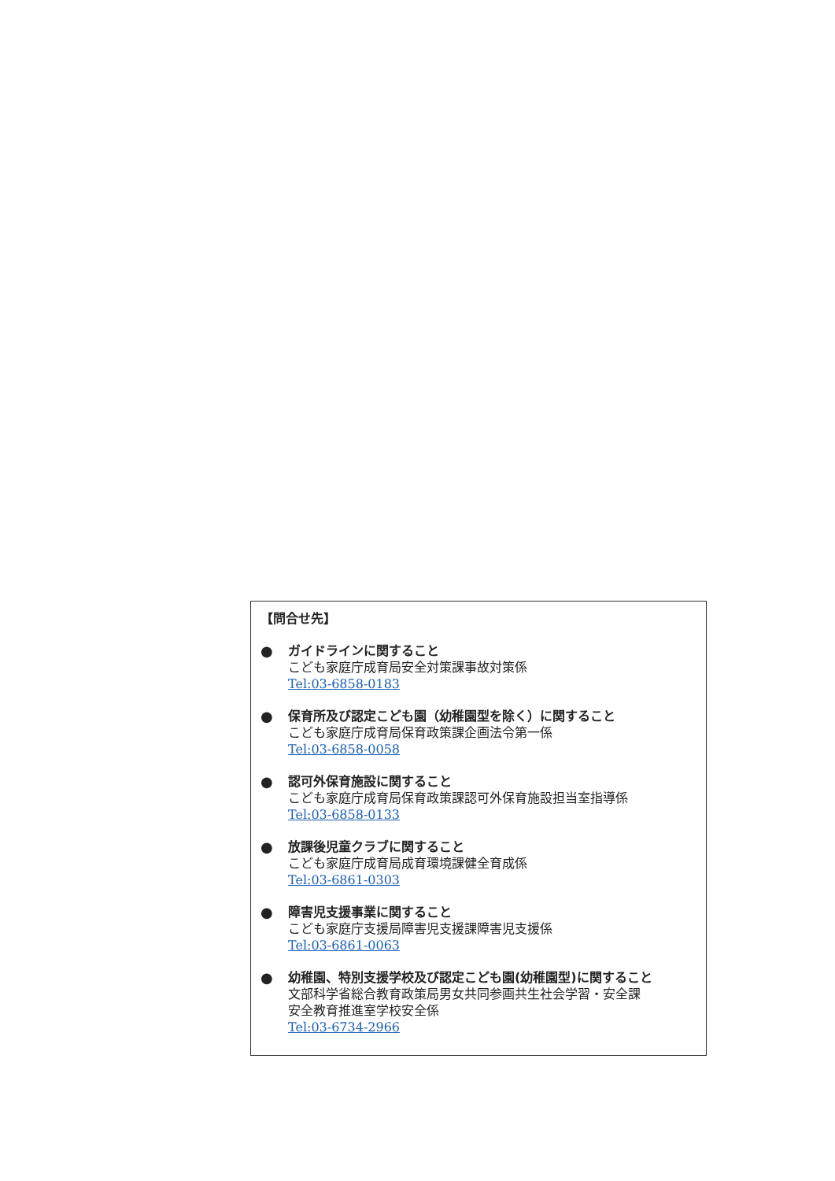【問合せ先】
●
ガイドラインに関すること
こども家庭庁成育局安全対策課事故対策係
Tel:03-6858-0183
●
保育所及び認定こども園（幼稚園型を除く）に関すること
こども家庭庁成育局保育政策課企画法令第一係
Tel:03-6858-0058
●
認可外保育施設に関すること
こども家庭庁成育局保育政策課認可外保育施設担当室指導係
Tel:03-6858-0133
●
放課後児童クラブに関すること
こども家庭庁成育局成育環境課健全育成係
Tel:03-6861-0303
●
障害児支援事業に関すること
こども家庭庁支援局障害児支援課障害児支援係
Tel:03-6861-0063
●
幼稚園、特別支援学校及び認定こども園(幼稚園型)に関すること
文部科学省総合教育政策局男女共同参画共生社会学習・安全課
安全教育推進室学校安全係
Tel:03-6734-2966